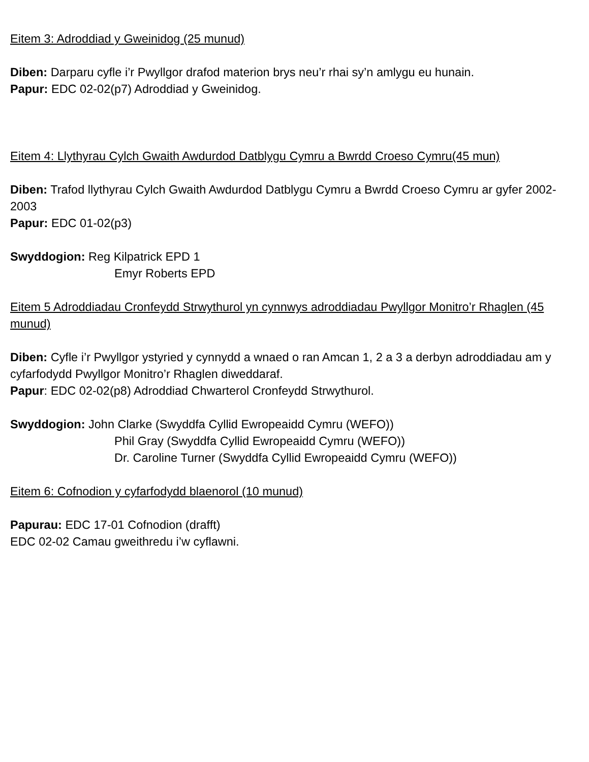Eitem 3: Adroddiad y Gweinidog (25 munud)
Diben: Darparu cyfle i’r Pwyllgor drafod materion brys neu’r rhai sy’n amlygu eu hunain.
Papur: EDC 02-02(p7) Adroddiad y Gweinidog.
Eitem 4: Llythyrau Cylch Gwaith Awdurdod Datblygu Cymru a Bwrdd Croeso Cymru(45 mun)
Diben: Trafod llythyrau Cylch Gwaith Awdurdod Datblygu Cymru a Bwrdd Croeso Cymru ar gyfer 2002-2003
Papur: EDC 01-02(p3)
Swyddogion: Reg Kilpatrick EPD 1
Emyr Roberts EPD
Eitem 5 Adroddiadau Cronfeydd Strwythurol yn cynnwys adroddiadau Pwyllgor Monitro’r Rhaglen (45 munud)
Diben: Cyfle i’r Pwyllgor ystyried y cynnydd a wnaed o ran Amcan 1, 2 a 3 a derbyn adroddiadau am y cyfarfodydd Pwyllgor Monitro’r Rhaglen diweddaraf.
Papur: EDC 02-02(p8) Adroddiad Chwarterol Cronfeydd Strwythurol.
Swyddogion: John Clarke (Swyddfa Cyllid Ewropeaidd Cymru (WEFO))
Phil Gray (Swyddfa Cyllid Ewropeaidd Cymru (WEFO))
Dr. Caroline Turner (Swyddfa Cyllid Ewropeaidd Cymru (WEFO))
Eitem 6: Cofnodion y cyfarfodydd blaenorol (10 munud)
Papurau: EDC 17-01 Cofnodion (drafft)
EDC 02-02 Camau gweithredu i’w cyflawni.